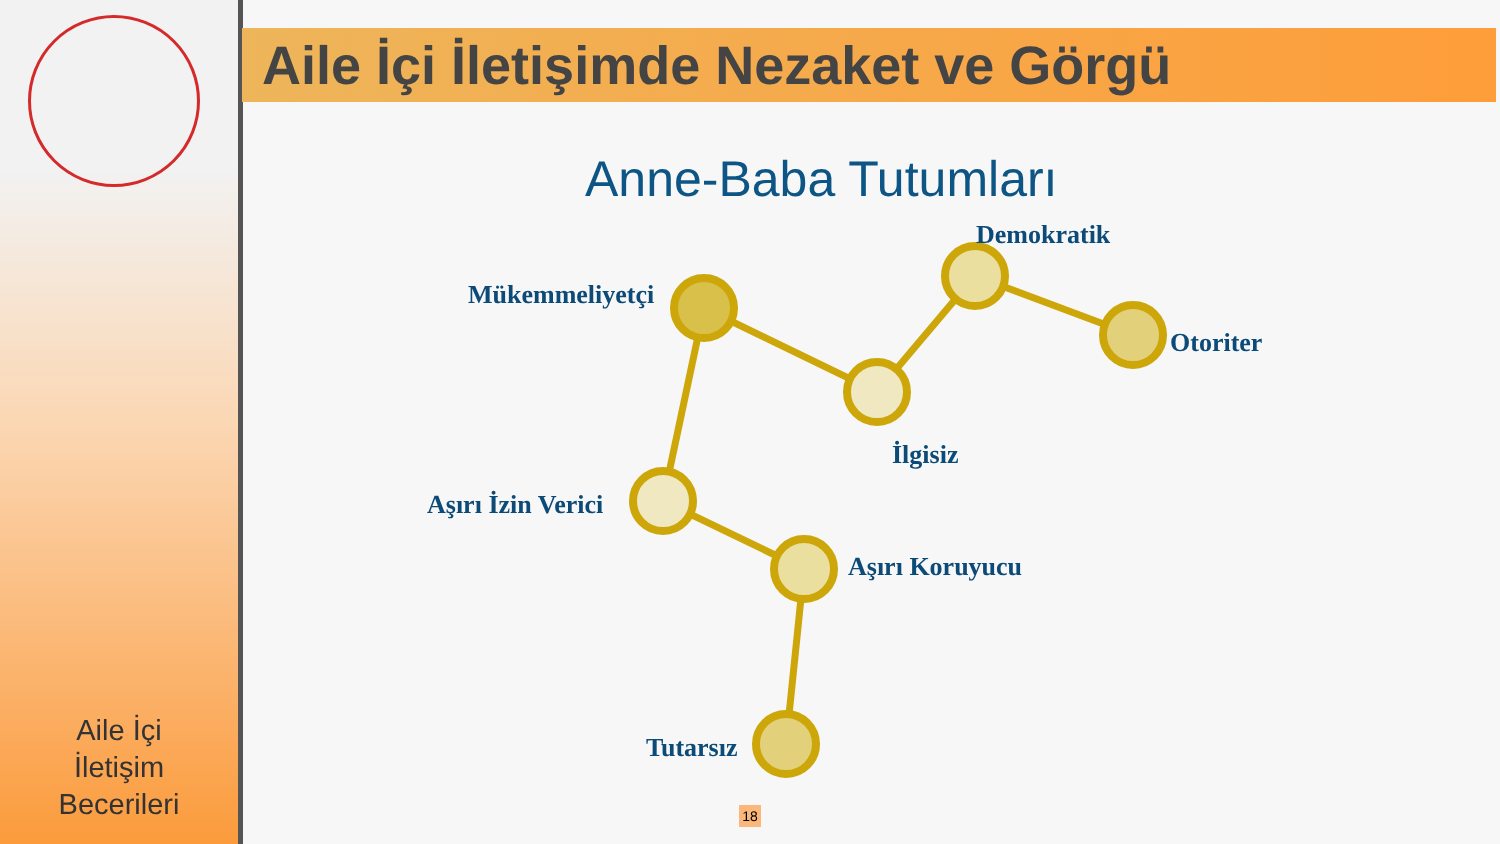Aile İçi
İletişim
Becerileri
Aile İçi İletişimde Nezaket ve Görgü
Anne-Baba Tutumları
Demokratik
Mükemmeliyetçi
Otoriter
İlgisiz
Aşırı İzin Verici
Aşırı Koruyucu
Tutarsız
18